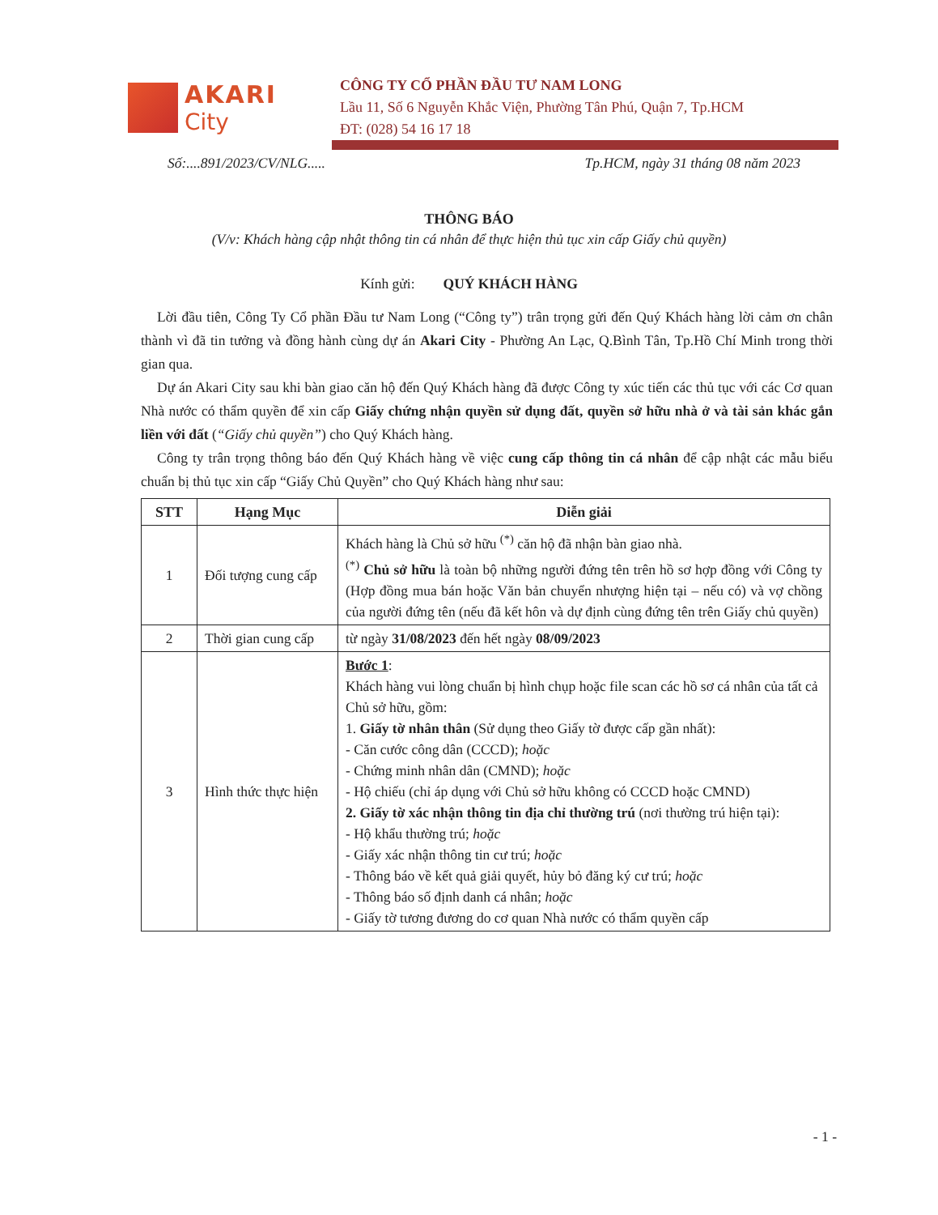AKARI
City
CÔNG TY CỔ PHẦN ĐẦU TƯ NAM LONG
Lầu 11, Số 6 Nguyễn Khắc Viện, Phường Tân Phú, Quận 7, Tp.HCM
ĐT: (028) 54 16 17 18
Số:....891/2023/CV/NLG..... Tp.HCM, ngày 31 tháng 08 năm 2023
THÔNG BÁO
(V/v: Khách hàng cập nhật thông tin cá nhân để thực hiện thủ tục xin cấp Giấy chủ quyền)
Kính gửi: QUÝ KHÁCH HÀNG
Lời đầu tiên, Công Ty Cổ phần Đầu tư Nam Long (“Công ty”) trân trọng gửi đến Quý Khách hàng lời cảm ơn chân thành vì đã tin tưởng và đồng hành cùng dự án Akari City - Phường An Lạc, Q.Bình Tân, Tp.Hồ Chí Minh trong thời gian qua.
Dự án Akari City sau khi bàn giao căn hộ đến Quý Khách hàng đã được Công ty xúc tiến các thủ tục với các Cơ quan Nhà nước có thẩm quyền để xin cấp Giấy chứng nhận quyền sử dụng đất, quyền sở hữu nhà ở và tài sản khác gắn liền với đất (“Giấy chủ quyền”) cho Quý Khách hàng.
Công ty trân trọng thông báo đến Quý Khách hàng về việc cung cấp thông tin cá nhân để cập nhật các mẫu biểu chuẩn bị thủ tục xin cấp “Giấy Chủ Quyền” cho Quý Khách hàng như sau:
| STT | Hạng Mục | Diễn giải |
| --- | --- | --- |
| 1 | Đối tượng cung cấp | Khách hàng là Chủ sở hữu <sup>(*)</sup> căn hộ đã nhận bàn giao nhà. <sup>(*)</sup> Chủ sở hữu là toàn bộ những người đứng tên trên hồ sơ hợp đồng với Công ty (Hợp đồng mua bán hoặc Văn bản chuyển nhượng hiện tại – nếu có) và vợ chồng của người đứng tên (nếu đã kết hôn và dự định cùng đứng tên trên Giấy chủ quyền) |
| 2 | Thời gian cung cấp | từ ngày 31/08/2023 đến hết ngày 08/09/2023 |
| 3 | Hình thức thực hiện | Bước 1 : Khách hàng vui lòng chuẩn bị hình chụp hoặc file scan các hồ sơ cá nhân của tất cả Chủ sở hữu, gồm: 1. Giấy tờ nhân thân (Sử dụng theo Giấy tờ được cấp gần nhất): - Căn cước công dân (CCCD); hoặc - Chứng minh nhân dân (CMND); hoặc - Hộ chiếu (chỉ áp dụng với Chủ sở hữu không có CCCD hoặc CMND) 2. Giấy tờ xác nhận thông tin địa chỉ thường trú (nơi thường trú hiện tại): - Hộ khẩu thường trú; hoặc - Giấy xác nhận thông tin cư trú; hoặc - Thông báo về kết quả giải quyết, hủy bỏ đăng ký cư trú; hoặc - Thông báo số định danh cá nhân; hoặc - Giấy tờ tương đương do cơ quan Nhà nước có thẩm quyền cấp |
- 1 -